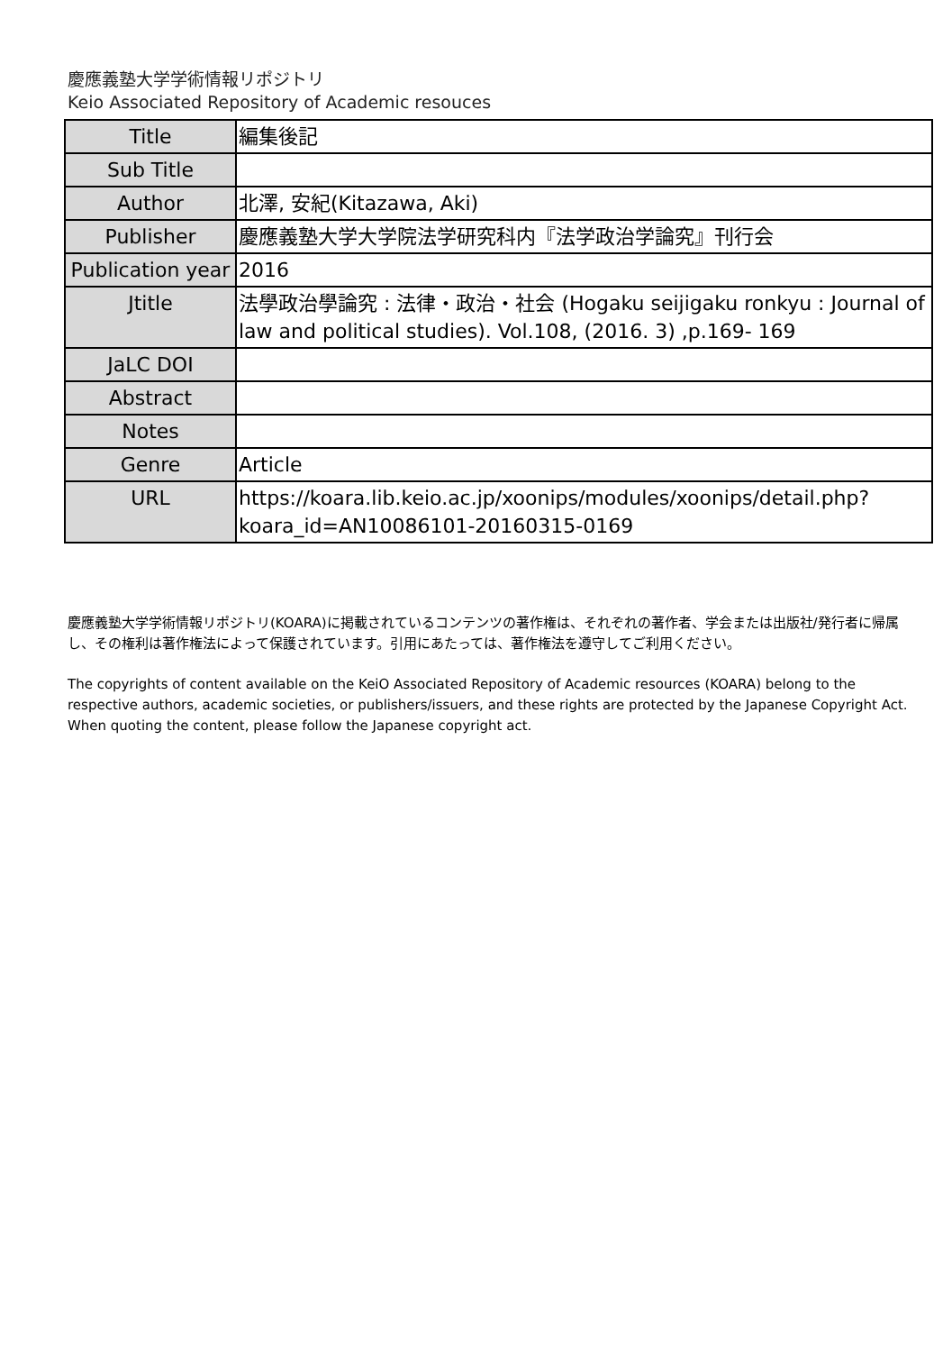慶應義塾大学学術情報リポジトリ
Keio Associated Repository of Academic resouces
| Title | 編集後記 |
| Sub Title | |
| Author | 北澤, 安紀(Kitazawa, Aki) |
| Publisher | 慶應義塾大学大学院法学研究科内『法学政治学論究』刊行会 |
| Publication year | 2016 |
| Jtitle | 法學政治學論究 : 法律・政治・社会 (Hogaku seijigaku ronkyu : Journal of law and political studies). Vol.108, (2016. 3) ,p.169- 169 |
| JaLC DOI | |
| Abstract | |
| Notes | |
| Genre | Article |
| URL | https://koara.lib.keio.ac.jp/xoonips/modules/xoonips/detail.php?koara_id=AN10086101-20160315-0169 |
慶應義塾大学学術情報リポジトリ(KOARA)に掲載されているコンテンツの著作権は、それぞれの著作者、学会または出版社/発行者に帰属し、その権利は著作権法によって保護されています。引用にあたっては、著作権法を遵守してご利用ください。
The copyrights of content available on the KeiO Associated Repository of Academic resources (KOARA) belong to the respective authors, academic societies, or publishers/issuers, and these rights are protected by the Japanese Copyright Act. When quoting the content, please follow the Japanese copyright act.